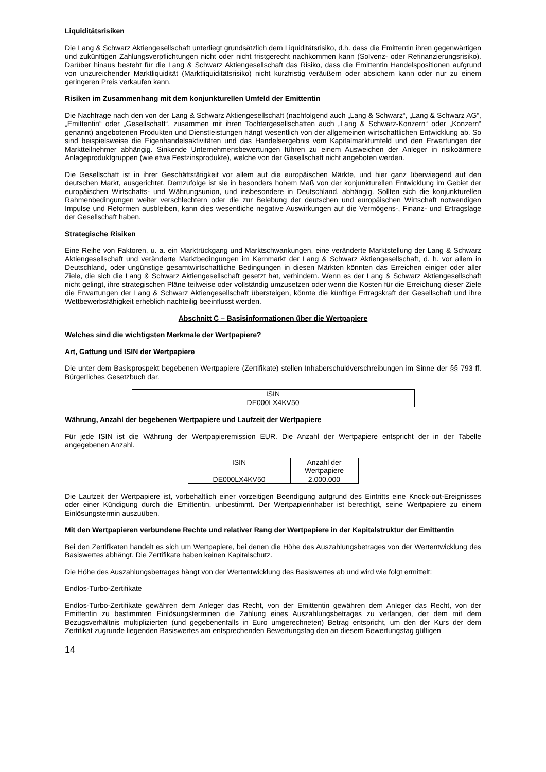Liquiditätsrisiken
Die Lang & Schwarz Aktiengesellschaft unterliegt grundsätzlich dem Liquiditätsrisiko, d.h. dass die Emittentin ihren gegenwärtigen und zukünftigen Zahlungsverpflichtungen nicht oder nicht fristgerecht nachkommen kann (Solvenz- oder Refinanzierungsrisiko). Darüber hinaus besteht für die Lang & Schwarz Aktiengesellschaft das Risiko, dass die Emittentin Handelspositionen aufgrund von unzureichender Marktliquidität (Marktliquiditätsrisiko) nicht kurzfristig veräußern oder absichern kann oder nur zu einem geringeren Preis verkaufen kann.
Risiken im Zusammenhang mit dem konjunkturellen Umfeld der Emittentin
Die Nachfrage nach den von der Lang & Schwarz Aktiengesellschaft (nachfolgend auch „Lang & Schwarz“, „Lang & Schwarz AG“, „Emittentin“ oder „Gesellschaft“, zusammen mit ihren Tochtergesellschaften auch „Lang & Schwarz-Konzern“ oder „Konzern“ genannt) angebotenen Produkten und Dienstleistungen hängt wesentlich von der allgemeinen wirtschaftlichen Entwicklung ab. So sind beispielsweise die Eigenhandelsaktivitäten und das Handelsergebnis vom Kapitalmarktumfeld und den Erwartungen der Marktteilnehmer abhängig. Sinkende Unternehmensbewertungen führen zu einem Ausweichen der Anleger in risikoärmere Anlageproduktgruppen (wie etwa Festzinsprodukte), welche von der Gesellschaft nicht angeboten werden.
Die Gesellschaft ist in ihrer Geschäftstätigkeit vor allem auf die europäischen Märkte, und hier ganz überwiegend auf den deutschen Markt, ausgerichtet. Demzufolge ist sie in besonders hohem Maß von der konjunkturellen Entwicklung im Gebiet der europäischen Wirtschafts- und Währungsunion, und insbesondere in Deutschland, abhängig. Sollten sich die konjunkturellen Rahmenbedingungen weiter verschlechtern oder die zur Belebung der deutschen und europäischen Wirtschaft notwendigen Impulse und Reformen ausbleiben, kann dies wesentliche negative Auswirkungen auf die Vermögens-, Finanz- und Ertragslage der Gesellschaft haben.
Strategische Risiken
Eine Reihe von Faktoren, u. a. ein Marktrückgang und Marktschwankungen, eine veränderte Marktstellung der Lang & Schwarz Aktiengesellschaft und veränderte Marktbedingungen im Kernmarkt der Lang & Schwarz Aktiengesellschaft, d. h. vor allem in Deutschland, oder ungünstige gesamtwirtschaftliche Bedingungen in diesen Märkten könnten das Erreichen einiger oder aller Ziele, die sich die Lang & Schwarz Aktiengesellschaft gesetzt hat, verhindern. Wenn es der Lang & Schwarz Aktiengesellschaft nicht gelingt, ihre strategischen Pläne teilweise oder vollständig umzusetzen oder wenn die Kosten für die Erreichung dieser Ziele die Erwartungen der Lang & Schwarz Aktiengesellschaft übersteigen, könnte die künftige Ertragskraft der Gesellschaft und ihre Wettbewerbsfähigkeit erheblich nachteilig beeinflusst werden.
Abschnitt C – Basisinformationen über die Wertpapiere
Welches sind die wichtigsten Merkmale der Wertpapiere?
Art, Gattung und ISIN der Wertpapiere
Die unter dem Basisprospekt begebenen Wertpapiere (Zertifikate) stellen Inhaberschuldverschreibungen im Sinne der §§ 793 ff. Bürgerliches Gesetzbuch dar.
| ISIN |
| --- |
| DE000LX4KV50 |
Währung, Anzahl der begebenen Wertpapiere und Laufzeit der Wertpapiere
Für jede ISIN ist die Währung der Wertpapieremission EUR. Die Anzahl der Wertpapiere entspricht der in der Tabelle angegebenen Anzahl.
| ISIN | Anzahl der Wertpapiere |
| --- | --- |
| DE000LX4KV50 | 2.000.000 |
Die Laufzeit der Wertpapiere ist, vorbehaltlich einer vorzeitigen Beendigung aufgrund des Eintritts eine Knock-out-Ereignisses oder einer Kündigung durch die Emittentin, unbestimmt. Der Wertpapierinhaber ist berechtigt, seine Wertpapiere zu einem Einlösungstermin auszuüben.
Mit den Wertpapieren verbundene Rechte und relativer Rang der Wertpapiere in der Kapitalstruktur der Emittentin
Bei den Zertifikaten handelt es sich um Wertpapiere, bei denen die Höhe des Auszahlungsbetrages von der Wertentwicklung des Basiswertes abhängt. Die Zertifikate haben keinen Kapitalschutz.
Die Höhe des Auszahlungsbetrages hängt von der Wertentwicklung des Basiswertes ab und wird wie folgt ermittelt:
Endlos-Turbo-Zertifikate
Endlos-Turbo-Zertifikate gewähren dem Anleger das Recht, von der Emittentin gewähren dem Anleger das Recht, von der Emittentin zu bestimmten Einlösungsterminen die Zahlung eines Auszahlungsbetrages zu verlangen, der dem mit dem Bezugsverhältnis multiplizierten (und gegebenenfalls in Euro umgerechneten) Betrag entspricht, um den der Kurs der dem Zertifikat zugrunde liegenden Basiswertes am entsprechenden Bewertungstag den an diesem Bewertungstag gültigen
14